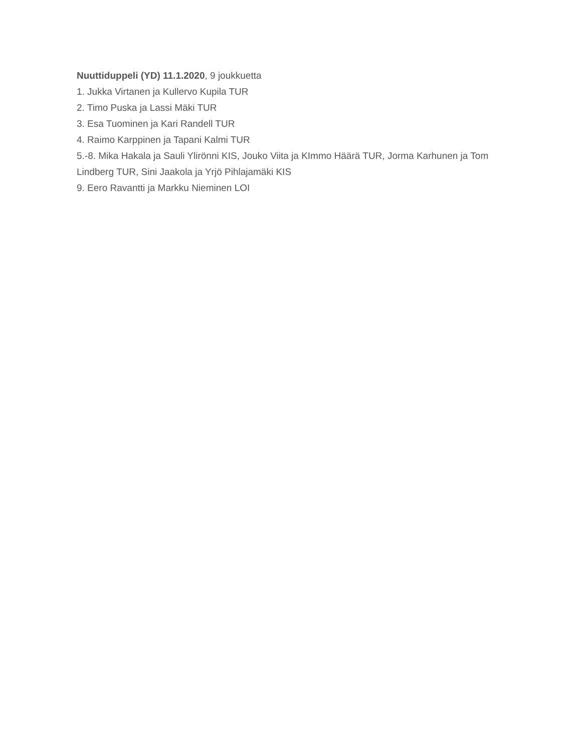Nuuttiduppeli (YD) 11.1.2020, 9 joukkuetta
1. Jukka Virtanen ja Kullervo Kupila TUR
2. Timo Puska ja Lassi Mäki TUR
3. Esa Tuominen ja Kari Randell TUR
4. Raimo Karppinen ja Tapani Kalmi TUR
5.-8. Mika Hakala ja Sauli Ylirönni KIS, Jouko Viita ja KImmo Häärä TUR, Jorma Karhunen ja Tom Lindberg TUR, Sini Jaakola ja Yrjö Pihlajamäki KIS
9. Eero Ravantti ja Markku Nieminen LOI